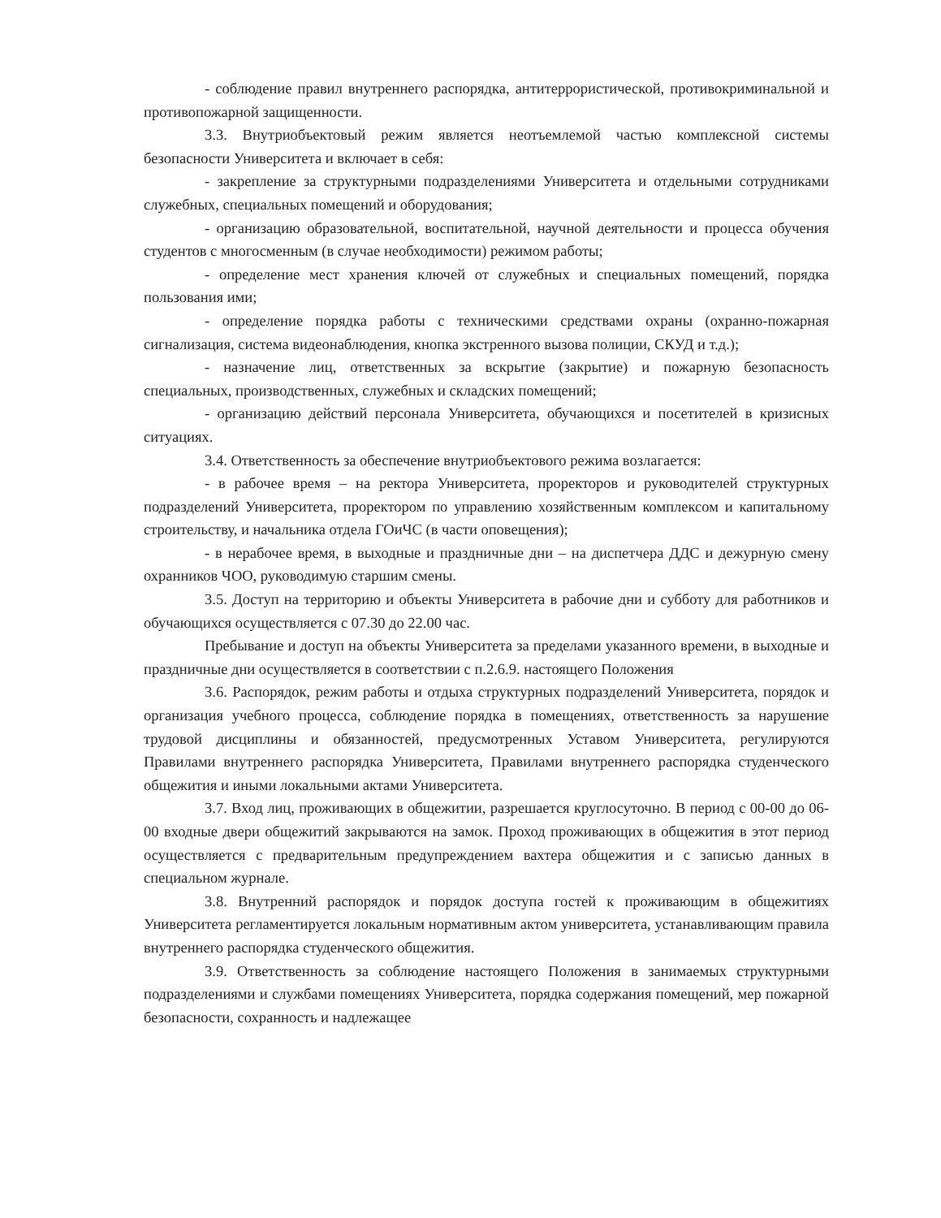- соблюдение правил внутреннего распорядка, антитеррористической, противокриминальной и противопожарной защищенности.
3.3. Внутриобъектовый режим является неотъемлемой частью комплексной системы безопасности Университета и включает в себя:
- закрепление за структурными подразделениями Университета и отдельными сотрудниками служебных, специальных помещений и оборудования;
- организацию образовательной, воспитательной, научной деятельности и процесса обучения студентов с многосменным (в случае необходимости) режимом работы;
- определение мест хранения ключей от служебных и специальных помещений, порядка пользования ими;
- определение порядка работы с техническими средствами охраны (охранно-пожарная сигнализация, система видеонаблюдения, кнопка экстренного вызова полиции, СКУД и т.д.);
- назначение лиц, ответственных за вскрытие (закрытие) и пожарную безопасность специальных, производственных, служебных и складских помещений;
- организацию действий персонала Университета, обучающихся и посетителей в кризисных ситуациях.
3.4. Ответственность за обеспечение внутриобъектового режима возлагается:
- в рабочее время – на ректора Университета, проректоров и руководителей структурных подразделений Университета, проректором по управлению хозяйственным комплексом и капитальному строительству, и начальника отдела ГОиЧС (в части оповещения);
- в нерабочее время, в выходные и праздничные дни – на диспетчера ДДС и дежурную смену охранников ЧОО, руководимую старшим смены.
3.5. Доступ на территорию и объекты Университета в рабочие дни и субботу для работников и обучающихся осуществляется с 07.30 до 22.00 час.
Пребывание и доступ на объекты Университета за пределами указанного времени, в выходные и праздничные дни осуществляется в соответствии с п.2.6.9. настоящего Положения
3.6. Распорядок, режим работы и отдыха структурных подразделений Университета, порядок и организация учебного процесса, соблюдение порядка в помещениях, ответственность за нарушение трудовой дисциплины и обязанностей, предусмотренных Уставом Университета, регулируются Правилами внутреннего распорядка Университета, Правилами внутреннего распорядка студенческого общежития и иными локальными актами Университета.
3.7. Вход лиц, проживающих в общежитии, разрешается круглосуточно. В период с 00-00 до 06-00 входные двери общежитий закрываются на замок. Проход проживающих в общежития в этот период осуществляется с предварительным предупреждением вахтера общежития и с записью данных в специальном журнале.
3.8. Внутренний распорядок и порядок доступа гостей к проживающим в общежитиях Университета регламентируется локальным нормативным актом университета, устанавливающим правила внутреннего распорядка студенческого общежития.
3.9. Ответственность за соблюдение настоящего Положения в занимаемых структурными подразделениями и службами помещениях Университета, порядка содержания помещений, мер пожарной безопасности, сохранность и надлежащее